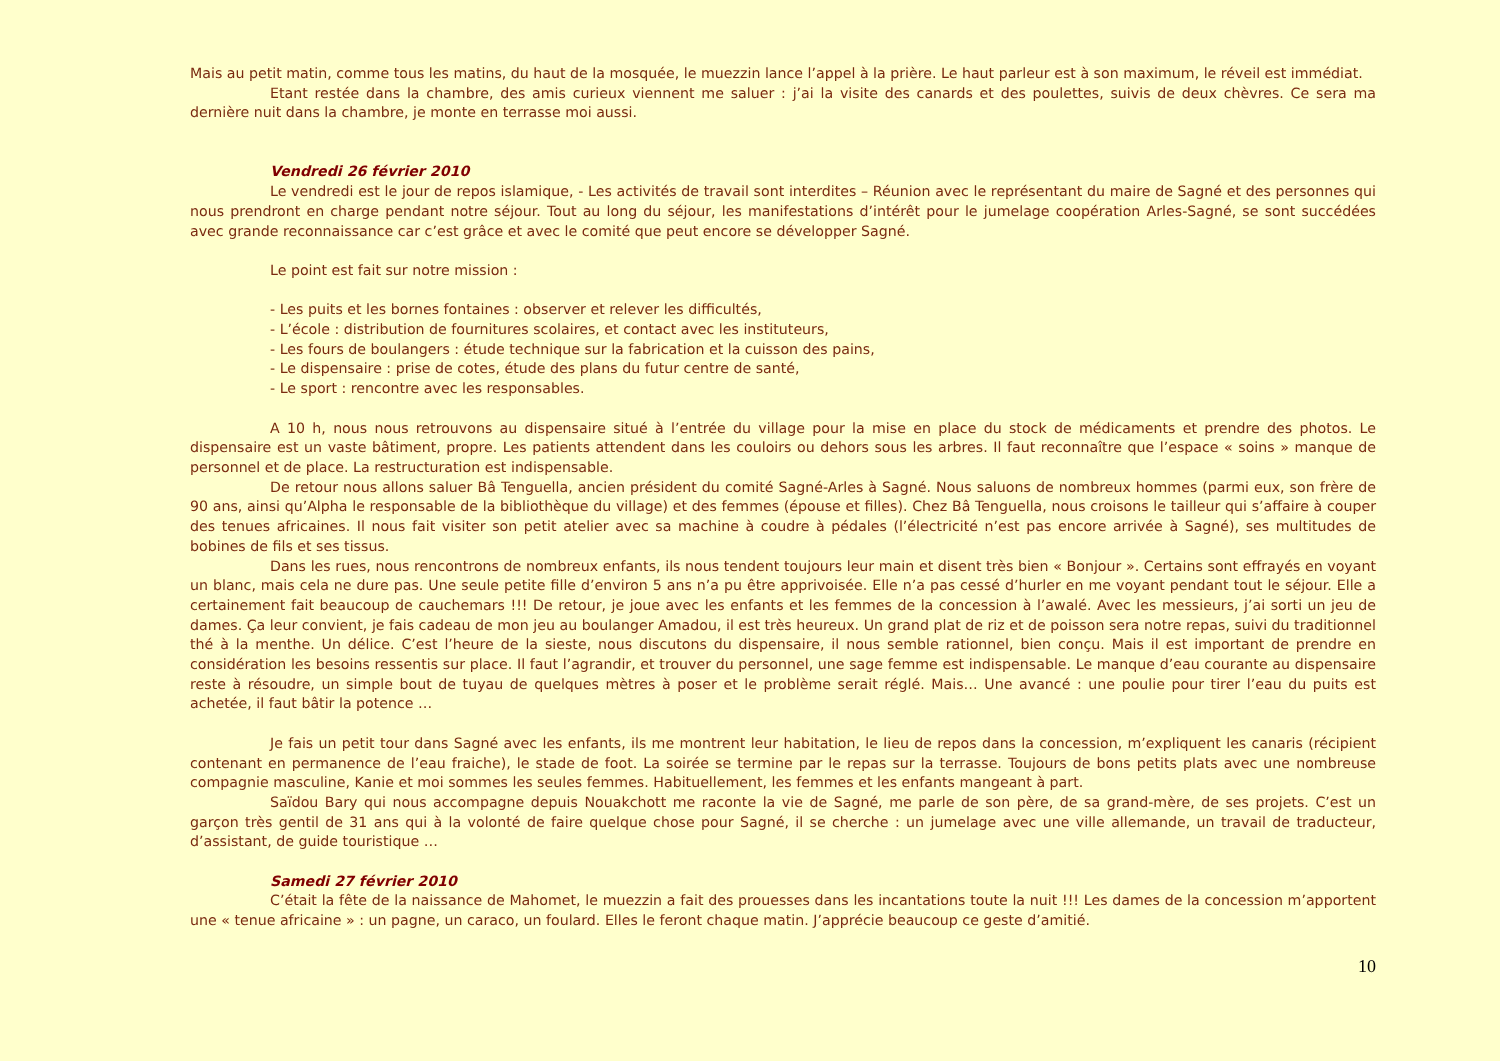Mais au petit matin, comme tous les matins, du haut de la mosquée, le muezzin lance l’appel à la prière. Le haut parleur est à son maximum, le réveil est immédiat.
Etant restée dans la chambre, des amis curieux viennent me saluer : j’ai la visite des canards et des poulettes, suivis de deux chèvres. Ce sera ma dernière nuit dans la chambre, je monte en terrasse moi aussi.
Vendredi 26 février 2010
Le vendredi est le jour de repos islamique, - Les activités de travail sont interdites – Réunion avec le représentant du maire de Sagné et des personnes qui nous prendront en charge pendant notre séjour. Tout au long du séjour, les manifestations d’intérêt pour le jumelage coopération Arles-Sagné, se sont succédées avec grande reconnaissance car c’est grâce et avec le comité que peut encore se développer Sagné.
Le point est fait sur notre mission :
- Les puits et les bornes fontaines : observer et relever les difficultés,
- L’école : distribution de fournitures scolaires, et contact avec les instituteurs,
- Les fours de boulangers : étude technique sur la fabrication et la cuisson des pains,
- Le dispensaire : prise de cotes, étude des plans du futur centre de santé,
- Le sport : rencontre avec les responsables.
A 10 h, nous nous retrouvons au dispensaire situé à l’entrée du village pour la mise en place du stock de médicaments et prendre des photos. Le dispensaire est un vaste bâtiment, propre. Les patients attendent dans les couloirs ou dehors sous les arbres. Il faut reconnaître que l’espace « soins » manque de personnel et de place. La restructuration est indispensable.
De retour nous allons saluer Bâ Tenguella, ancien président du comité Sagné-Arles à Sagné. Nous saluons de nombreux hommes (parmi eux, son frère de 90 ans, ainsi qu’Alpha le responsable de la bibliothèque du village) et des femmes (épouse et filles). Chez Bâ Tenguella, nous croisons le tailleur qui s’affaire à couper des tenues africaines. Il nous fait visiter son petit atelier avec sa machine à coudre à pédales (l’électricité n’est pas encore arrivée à Sagné), ses multitudes de bobines de fils et ses tissus.
Dans les rues, nous rencontrons de nombreux enfants, ils nous tendent toujours leur main et disent très bien « Bonjour ». Certains sont effrayés en voyant un blanc, mais cela ne dure pas. Une seule petite fille d’environ 5 ans n’a pu être apprivoisée. Elle n’a pas cessé d’hurler en me voyant pendant tout le séjour. Elle a certainement fait beaucoup de cauchemars !!! De retour, je joue avec les enfants et les femmes de la concession à l’awalé. Avec les messieurs, j’ai sorti un jeu de dames. Ça leur convient, je fais cadeau de mon jeu au boulanger Amadou, il est très heureux. Un grand plat de riz et de poisson sera notre repas, suivi du traditionnel thé à la menthe. Un délice. C’est l’heure de la sieste, nous discutons du dispensaire, il nous semble rationnel, bien conçu. Mais il est important de prendre en considération les besoins ressentis sur place. Il faut l’agrandir, et trouver du personnel, une sage femme est indispensable. Le manque d’eau courante au dispensaire reste à résoudre, un simple bout de tuyau de quelques mètres à poser et le problème serait réglé. Mais… Une avancé : une poulie pour tirer l’eau du puits est achetée, il faut bâtir la potence …
Je fais un petit tour dans Sagné avec les enfants, ils me montrent leur habitation, le lieu de repos dans la concession, m’expliquent les canaris (récipient contenant en permanence de l’eau fraiche), le stade de foot. La soirée se termine par le repas sur la terrasse. Toujours de bons petits plats avec une nombreuse compagnie masculine, Kanie et moi sommes les seules femmes. Habituellement, les femmes et les enfants mangeant à part.
Saïdou Bary qui nous accompagne depuis Nouakchott me raconte la vie de Sagné, me parle de son père, de sa grand-mère, de ses projets. C’est un garçon très gentil de 31 ans qui à la volonté de faire quelque chose pour Sagné, il se cherche : un jumelage avec une ville allemande, un travail de traducteur, d’assistant, de guide touristique …
Samedi 27 février 2010
C’était la fête de la naissance de Mahomet, le muezzin a fait des prouesses dans les incantations toute la nuit !!! Les dames de la concession m’apportent une « tenue africaine » : un pagne, un caraco, un foulard. Elles le feront chaque matin. J’apprécie beaucoup ce geste d’amitié.
10